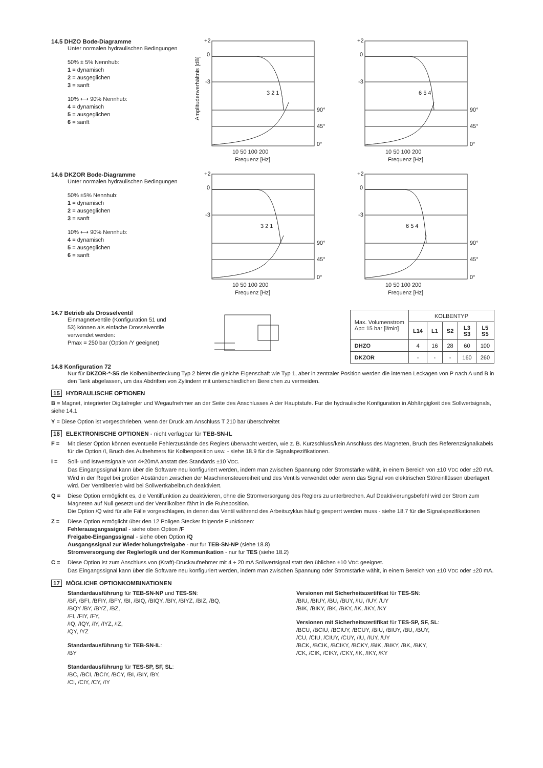14.5 DHZO Bode-Diagramme
Unter normalen hydraulischen Bedingungen
50% ± 5% Nennhub:
1 = dynamisch
2 = ausgeglichen
3 = sanft
10% ⟷ 90% Nennhub:
4 = dynamisch
5 = ausgeglichen
6 = sanft
+2
0
-3
Amplitudenverhältnis [dB]
90°
45°
0°
10 50 100 200
Frequenz [Hz]
3 2 1
+2
0
-3
6 5 4
90°
45°
0°
10 50 100 200
Frequenz [Hz]
14.6 DKZOR Bode-Diagramme
Unter normalen hydraulischen Bedingungen
50% ±5% Nennhub:
1 = dynamisch
2 = ausgeglichen
3 = sanft
10% ⟷ 90% Nennhub:
4 = dynamisch
5 = ausgeglichen
6 = sanft
+2
0
-3
3 2 1
90°
45°
0°
10 50 100 200
Frequenz [Hz]
+2
0
-3
6 5 4
90°
45°
0°
10 50 100 200
Frequenz [Hz]
14.7 Betrieb als Drosselventil
Einmagnetventile (Konfiguration 51 und
53) können als einfache Drosselventile
verwendet werden:
Pmax = 250 bar (Option /Y geeignet)
| Max. Volumenstrom Δp= 15 bar [l/min] | KOLBENTYP | | | | |
| | L14 | L1 | S2 | L3 S3 | L5 S5 |
| DHZO | 4 | 16 | 28 | 60 | 100 |
| DKZOR | - | - | - | 160 | 260 |
14.8 Konfiguration 72
Nur für DKZOR-*-S5 die Kolbenüberdeckung Typ 2 bietet die gleiche Eigenschaft wie Typ 1, aber in zentraler Position werden die internen Leckagen von P nach A und B in den Tank abgelassen, um das Abdriften von Zylindern mit unterschiedlichen Bereichen zu vermeiden.
15 HYDRAULISCHE OPTIONEN
B = Magnet, integrierter Digitalregler und Wegaufnehmer an der Seite des Anschlusses A der Hauptstufe. Fur die hydraulische Konfiguration in Abhängigkeit des Sollwertsignals, siehe 14.1
Y = Diese Option ist vorgeschrieben, wenn der Druck am Anschluss T 210 bar überschreitet
16 ELEKTRONISCHE OPTIONEN - nicht verfügbar für TEB-SN-IL
F = Mit dieser Option können eventuelle Fehlerzustände des Reglers überwacht werden, wie z. B. Kurzschluss/kein Anschluss des Magneten, Bruch des Referenzsignalkabels für die Option /I, Bruch des Aufnehmers für Kolbenposition usw. - siehe 18.9 für die Signalspezifikationen.
I = Soll- und Istwertsignale von 4÷20mA anstatt des Standards ±10 VDC.
Das Eingangssignal kann über die Software neu konfiguriert werden, indem man zwischen Spannung oder Stromstärke wählt, in einem Bereich von ±10 VDC oder ±20 mA.
Wird in der Regel bei großen Abständen zwischen der Maschinensteuereiheit und des Ventils verwendet oder wenn das Signal von elektrischen Störeinflüssen überlagert wird. Der Ventilbetrieb wird bei Sollwertkabelbruch deaktiviert.
Q = Diese Option ermöglicht es, die Ventilfunktion zu deaktivieren, ohne die Stromversorgung des Reglers zu unterbrechen. Auf Deaktivierungsbefehl wird der Strom zum Magneten auf Null gesetzt und der Ventilkolben fährt in die Ruheposition.
Die Option /Q wird für alle Fälle vorgeschlagen, in denen das Ventil während des Arbeitszyklus häufig gesperrt werden muss - siehe 18.7 für die Signalspezifikationen
Z = Diese Option ermöglicht über den 12 Poligen Stecker folgende Funktionen:
Fehlerausgangssignal - siehe oben Option /F
Freigabe-Eingangssignal - siehe oben Option /Q
Ausgangssignal zur Wiederholungsfreigabe - nur fur TEB-SN-NP (siehe 18.8)
Stromversorgung der Reglerlogik und der Kommunikation - nur fur TES (siehe 18.2)
C = Diese Option ist zum Anschluss von (Kraft)-Druckaufnehmer mit 4 ÷ 20 mA Sollwertsignal statt den üblichen ±10 VDC geeignet.
Das Eingangssignal kann über die Software neu konfiguriert werden, indem man zwischen Spannung oder Stromstärke wählt, in einem Bereich von ±10 VDC oder ±20 mA.
17 MÖGLICHE OPTIONKOMBINATIONEN
Standardausführung für TEB-SN-NP und TES-SN:
/BF, /BFI, /BFIY, /BFY, /BI, /BIQ, /BIQY, /BIY, /BIYZ, /BIZ, /BQ,
/BQY /BY, /BYZ, /BZ,
/FI, /FIY, /FY,
/IQ, /IQY, /IY, /IYZ, /IZ,
/QY, /YZ
Standardausführung für TEB-SN-IL:
/BY
Standardausführung für TES-SP, SF, SL:
/BC, /BCI, /BCIY, /BCY, /BI, /BIY, /BY,
/CI, /CIY, /CY, /IY
Versionen mit Sicherheitszertifikat für TES-SN:
/BIU, /BIUY, /BU, /BUY, /IU, /IUY, /UY
/BIK, /BIKY, /BK, /BKY, /IK, /IKY, /KY
Versionen mit Sicherheitszertifikat für TES-SP, SF, SL:
/BCU, /BCIU, /BCIUY, /BCUY, /BIU, /BIUY, /BU, /BUY,
/CU, /CIU, /CIUY, /CUY, /IU, /IUY, /UY
/BCK, /BCIK, /BCIKY, /BCKY, /BIK, /BIKY, /BK, /BKY,
/CK, /CIK, /CIKY, /CKY, /IK, /IKY, /KY